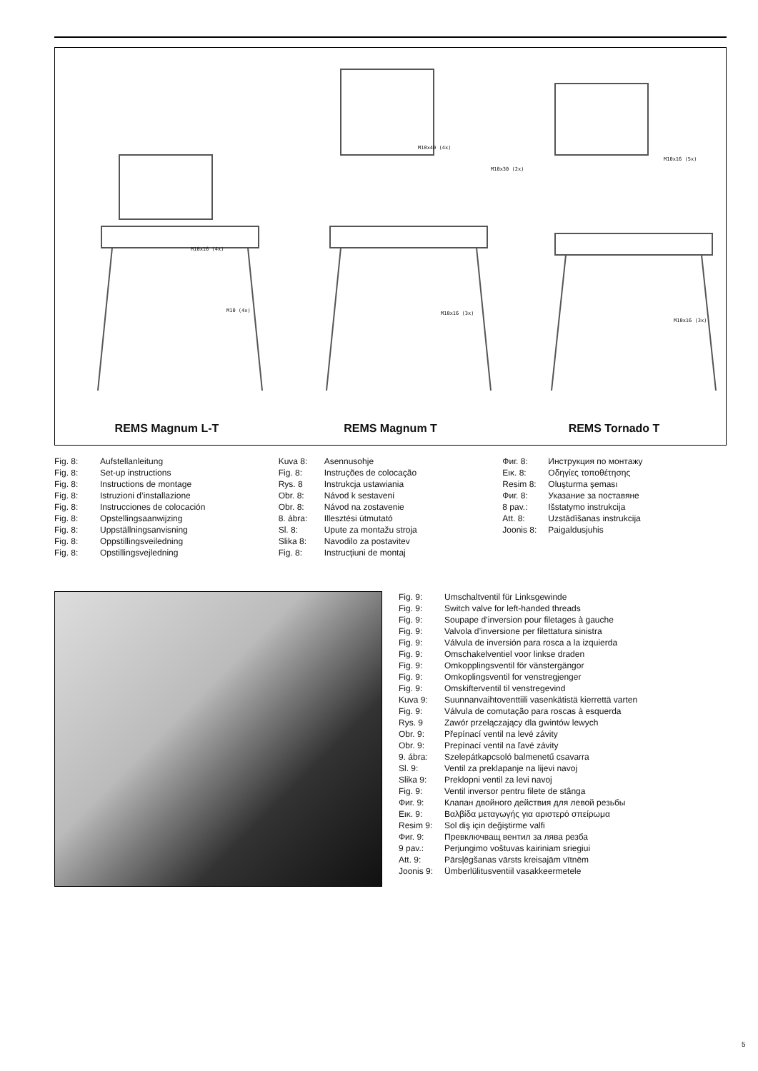M10x16 (4x)
M10 (4x)
M10x40 (4x)
M10x16 (3x)
M10x30 (2x)
M10x16 (5x)
M10x16 (3x)
REMS Magnum L-T REMS Magnum T REMS Tornado T
Fig. 8: Aufstellanleitung
Fig. 8: Set-up instructions
Fig. 8: Instructions de montage
Fig. 8: Istruzioni d’installazione
Fig. 8: Instrucciones de colocación
Fig. 8: Opstellingsaanwijzing
Fig. 8: Uppställningsanvisning
Fig. 8: Oppstillingsveiledning
Fig. 8: Opstillingsvejledning
Kuva 8: Asennusohje
Fig. 8: Instruções de colocação
Rys. 8 Instrukcja ustawiania
Obr. 8: Návod k sestavení
Obr. 8: Návod na zostavenie
8. ábra: Illesztési útmutató
Sl. 8: Upute za montažu stroja
Slika 8: Navodilo za postavitev
Fig. 8: Instrucţiuni de montaj
Фиг. 8: Инструкция по монтажу
Εικ. 8: Οδηγίες τοποθέτησης
Resim 8: Oluşturma şeması
Фиг. 8: Указание за поставяне
8 pav.: Išstatymo instrukcija
Att. 8: Uzstādīšanas instrukcija
Joonis 8: Paigaldusjuhis
Fig. 9: Umschaltventil für Linksgewinde
Fig. 9: Switch valve for left-handed threads
Fig. 9: Soupape d’inversion pour filetages à gauche
Fig. 9: Valvola d’inversione per filettatura sinistra
Fig. 9: Válvula de inversión para rosca a la izquierda
Fig. 9: Omschakelventiel voor linkse draden
Fig. 9: Omkopplingsventil för vänstergängor
Fig. 9: Omkoplingsventil for venstregjenger
Fig. 9: Omskifterventil til venstregevind
Kuva 9: Suunnanvaihtoventtiili vasenkätistä kierrettä varten
Fig. 9: Válvula de comutação para roscas à esquerda
Rys. 9 Zawór przełączający dla gwintów lewych
Obr. 9: Přepínací ventil na levé závity
Obr. 9: Prepínací ventil na ľavé závity
9. ábra: Szelepátkapcsoló balmenetű csavarra
Sl. 9: Ventil za preklapanje na lijevi navoj
Slika 9: Preklopni ventil za levi navoj
Fig. 9: Ventil inversor pentru filete de stânga
Фиг. 9: Клапан двойного действия для левой резьбы
Εικ. 9: Βαλβίδα μεταγωγής για αριστερό σπείρωμα
Resim 9: Sol diş için değiştirme valfi
Фиг. 9: Превключващ вентил за лява резба
9 pav.: Perjungimo voštuvas kairiniam sriegiui
Att. 9: Pārsļēgšanas vārsts kreisajām vītnēm
Joonis 9: Ümberlülitusventiil vasakkeermetele
5